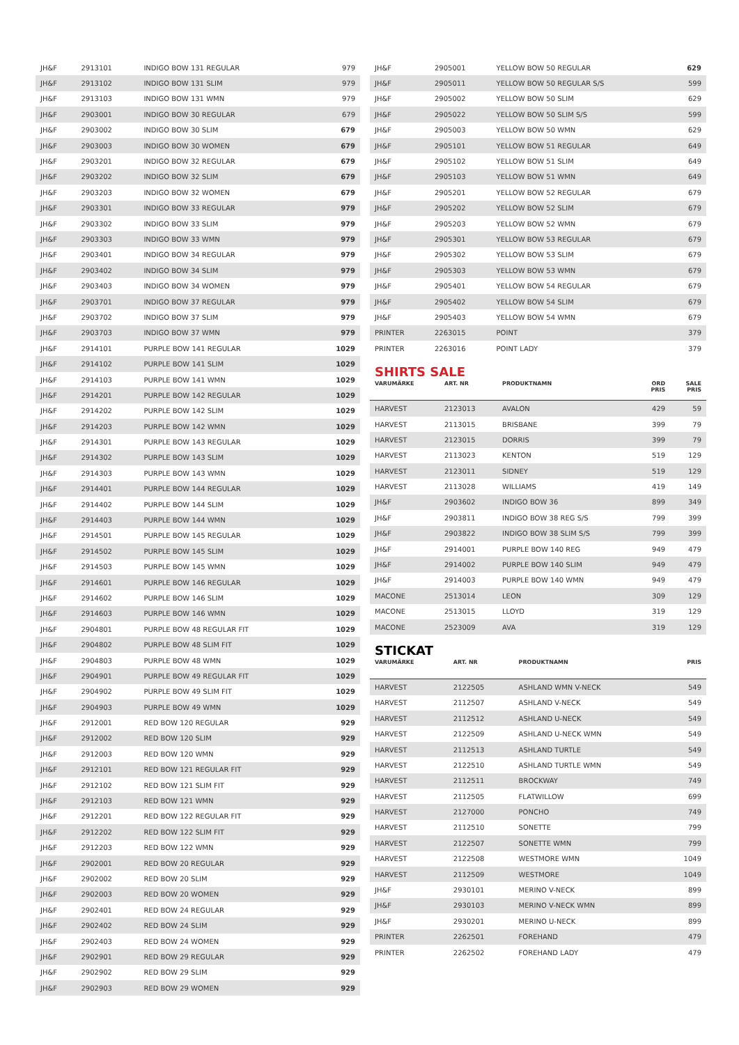| JH&F | 2913101 | INDIGO BOW 131 REGULAR | 979 |
| JH&F | 2913102 | INDIGO BOW 131 SLIM | 979 |
| JH&F | 2913103 | INDIGO BOW 131 WMN | 979 |
| JH&F | 2903001 | INDIGO BOW 30 REGULAR | 679 |
| JH&F | 2903002 | INDIGO BOW 30 SLIM | 679 |
| JH&F | 2903003 | INDIGO BOW 30 WOMEN | 679 |
| JH&F | 2903201 | INDIGO BOW 32 REGULAR | 679 |
| JH&F | 2903202 | INDIGO BOW 32 SLIM | 679 |
| JH&F | 2903203 | INDIGO BOW 32 WOMEN | 679 |
| JH&F | 2903301 | INDIGO BOW 33 REGULAR | 979 |
| JH&F | 2903302 | INDIGO BOW 33 SLIM | 979 |
| JH&F | 2903303 | INDIGO BOW 33 WMN | 979 |
| JH&F | 2903401 | INDIGO BOW 34 REGULAR | 979 |
| JH&F | 2903402 | INDIGO BOW 34 SLIM | 979 |
| JH&F | 2903403 | INDIGO BOW 34 WOMEN | 979 |
| JH&F | 2903701 | INDIGO BOW 37 REGULAR | 979 |
| JH&F | 2903702 | INDIGO BOW 37 SLIM | 979 |
| JH&F | 2903703 | INDIGO BOW 37 WMN | 979 |
| JH&F | 2914101 | PURPLE BOW 141 REGULAR | 1029 |
| JH&F | 2914102 | PURPLE BOW 141 SLIM | 1029 |
| JH&F | 2914103 | PURPLE BOW 141 WMN | 1029 |
| JH&F | 2914201 | PURPLE BOW 142 REGULAR | 1029 |
| JH&F | 2914202 | PURPLE BOW 142 SLIM | 1029 |
| JH&F | 2914203 | PURPLE BOW 142 WMN | 1029 |
| JH&F | 2914301 | PURPLE BOW 143 REGULAR | 1029 |
| JH&F | 2914302 | PURPLE BOW 143 SLIM | 1029 |
| JH&F | 2914303 | PURPLE BOW 143 WMN | 1029 |
| JH&F | 2914401 | PURPLE BOW 144 REGULAR | 1029 |
| JH&F | 2914402 | PURPLE BOW 144 SLIM | 1029 |
| JH&F | 2914403 | PURPLE BOW 144 WMN | 1029 |
| JH&F | 2914501 | PURPLE BOW 145 REGULAR | 1029 |
| JH&F | 2914502 | PURPLE BOW 145 SLIM | 1029 |
| JH&F | 2914503 | PURPLE BOW 145 WMN | 1029 |
| JH&F | 2914601 | PURPLE BOW 146 REGULAR | 1029 |
| JH&F | 2914602 | PURPLE BOW 146 SLIM | 1029 |
| JH&F | 2914603 | PURPLE BOW 146 WMN | 1029 |
| JH&F | 2904801 | PURPLE BOW 48 REGULAR FIT | 1029 |
| JH&F | 2904802 | PURPLE BOW 48 SLIM FIT | 1029 |
| JH&F | 2904803 | PURPLE BOW 48 WMN | 1029 |
| JH&F | 2904901 | PURPLE BOW 49 REGULAR FIT | 1029 |
| JH&F | 2904902 | PURPLE BOW 49 SLIM FIT | 1029 |
| JH&F | 2904903 | PURPLE BOW 49 WMN | 1029 |
| JH&F | 2912001 | RED BOW 120 REGULAR | 929 |
| JH&F | 2912002 | RED BOW 120 SLIM | 929 |
| JH&F | 2912003 | RED BOW 120 WMN | 929 |
| JH&F | 2912101 | RED BOW 121 REGULAR FIT | 929 |
| JH&F | 2912102 | RED BOW 121 SLIM FIT | 929 |
| JH&F | 2912103 | RED BOW 121 WMN | 929 |
| JH&F | 2912201 | RED BOW 122 REGULAR FIT | 929 |
| JH&F | 2912202 | RED BOW 122 SLIM FIT | 929 |
| JH&F | 2912203 | RED BOW 122 WMN | 929 |
| JH&F | 2902001 | RED BOW 20 REGULAR | 929 |
| JH&F | 2902002 | RED BOW 20 SLIM | 929 |
| JH&F | 2902003 | RED BOW 20 WOMEN | 929 |
| JH&F | 2902401 | RED BOW 24 REGULAR | 929 |
| JH&F | 2902402 | RED BOW 24 SLIM | 929 |
| JH&F | 2902403 | RED BOW 24 WOMEN | 929 |
| JH&F | 2902901 | RED BOW 29 REGULAR | 929 |
| JH&F | 2902902 | RED BOW 29 SLIM | 929 |
| JH&F | 2902903 | RED BOW 29 WOMEN | 929 |
| JH&F | 2905001 | YELLOW BOW 50 REGULAR | 629 |
| JH&F | 2905011 | YELLOW BOW 50 REGULAR S/S | 599 |
| JH&F | 2905002 | YELLOW BOW 50 SLIM | 629 |
| JH&F | 2905022 | YELLOW BOW 50 SLIM S/S | 599 |
| JH&F | 2905003 | YELLOW BOW 50 WMN | 629 |
| JH&F | 2905101 | YELLOW BOW 51 REGULAR | 649 |
| JH&F | 2905102 | YELLOW BOW 51 SLIM | 649 |
| JH&F | 2905103 | YELLOW BOW 51 WMN | 649 |
| JH&F | 2905201 | YELLOW BOW 52 REGULAR | 679 |
| JH&F | 2905202 | YELLOW BOW 52 SLIM | 679 |
| JH&F | 2905203 | YELLOW BOW 52 WMN | 679 |
| JH&F | 2905301 | YELLOW BOW 53 REGULAR | 679 |
| JH&F | 2905302 | YELLOW BOW 53 SLIM | 679 |
| JH&F | 2905303 | YELLOW BOW 53 WMN | 679 |
| JH&F | 2905401 | YELLOW BOW 54 REGULAR | 679 |
| JH&F | 2905402 | YELLOW BOW 54 SLIM | 679 |
| JH&F | 2905403 | YELLOW BOW 54 WMN | 679 |
| PRINTER | 2263015 | POINT | 379 |
| PRINTER | 2263016 | POINT LADY | 379 |
SHIRTS SALE
| VARUMÄRKE | ART. NR | PRODUKTNAMN | ORD PRIS | SALE PRIS |
| --- | --- | --- | --- | --- |
| HARVEST | 2123013 | AVALON | 429 | 59 |
| HARVEST | 2113015 | BRISBANE | 399 | 79 |
| HARVEST | 2123015 | DORRIS | 399 | 79 |
| HARVEST | 2113023 | KENTON | 519 | 129 |
| HARVEST | 2123011 | SIDNEY | 519 | 129 |
| HARVEST | 2113028 | WILLIAMS | 419 | 149 |
| JH&F | 2903602 | INDIGO BOW 36 | 899 | 349 |
| JH&F | 2903811 | INDIGO BOW 38 REG S/S | 799 | 399 |
| JH&F | 2903822 | INDIGO BOW 38 SLIM S/S | 799 | 399 |
| JH&F | 2914001 | PURPLE BOW 140 REG | 949 | 479 |
| JH&F | 2914002 | PURPLE BOW 140 SLIM | 949 | 479 |
| JH&F | 2914003 | PURPLE BOW 140 WMN | 949 | 479 |
| MACONE | 2513014 | LEON | 309 | 129 |
| MACONE | 2513015 | LLOYD | 319 | 129 |
| MACONE | 2523009 | AVA | 319 | 129 |
STICKAT
| VARUMÄRKE | ART. NR | PRODUKTNAMN | PRIS |
| --- | --- | --- | --- |
| HARVEST | 2122505 | ASHLAND WMN V-NECK | 549 |
| HARVEST | 2112507 | ASHLAND V-NECK | 549 |
| HARVEST | 2112512 | ASHLAND U-NECK | 549 |
| HARVEST | 2122509 | ASHLAND U-NECK WMN | 549 |
| HARVEST | 2112513 | ASHLAND TURTLE | 549 |
| HARVEST | 2122510 | ASHLAND TURTLE WMN | 549 |
| HARVEST | 2112511 | BROCKWAY | 749 |
| HARVEST | 2112505 | FLATWILLOW | 699 |
| HARVEST | 2127000 | PONCHO | 749 |
| HARVEST | 2112510 | SONETTE | 799 |
| HARVEST | 2122507 | SONETTE WMN | 799 |
| HARVEST | 2122508 | WESTMORE WMN | 1049 |
| HARVEST | 2112509 | WESTMORE | 1049 |
| JH&F | 2930101 | MERINO V-NECK | 899 |
| JH&F | 2930103 | MERINO V-NECK WMN | 899 |
| JH&F | 2930201 | MERINO U-NECK | 899 |
| PRINTER | 2262501 | FOREHAND | 479 |
| PRINTER | 2262502 | FOREHAND LADY | 479 |